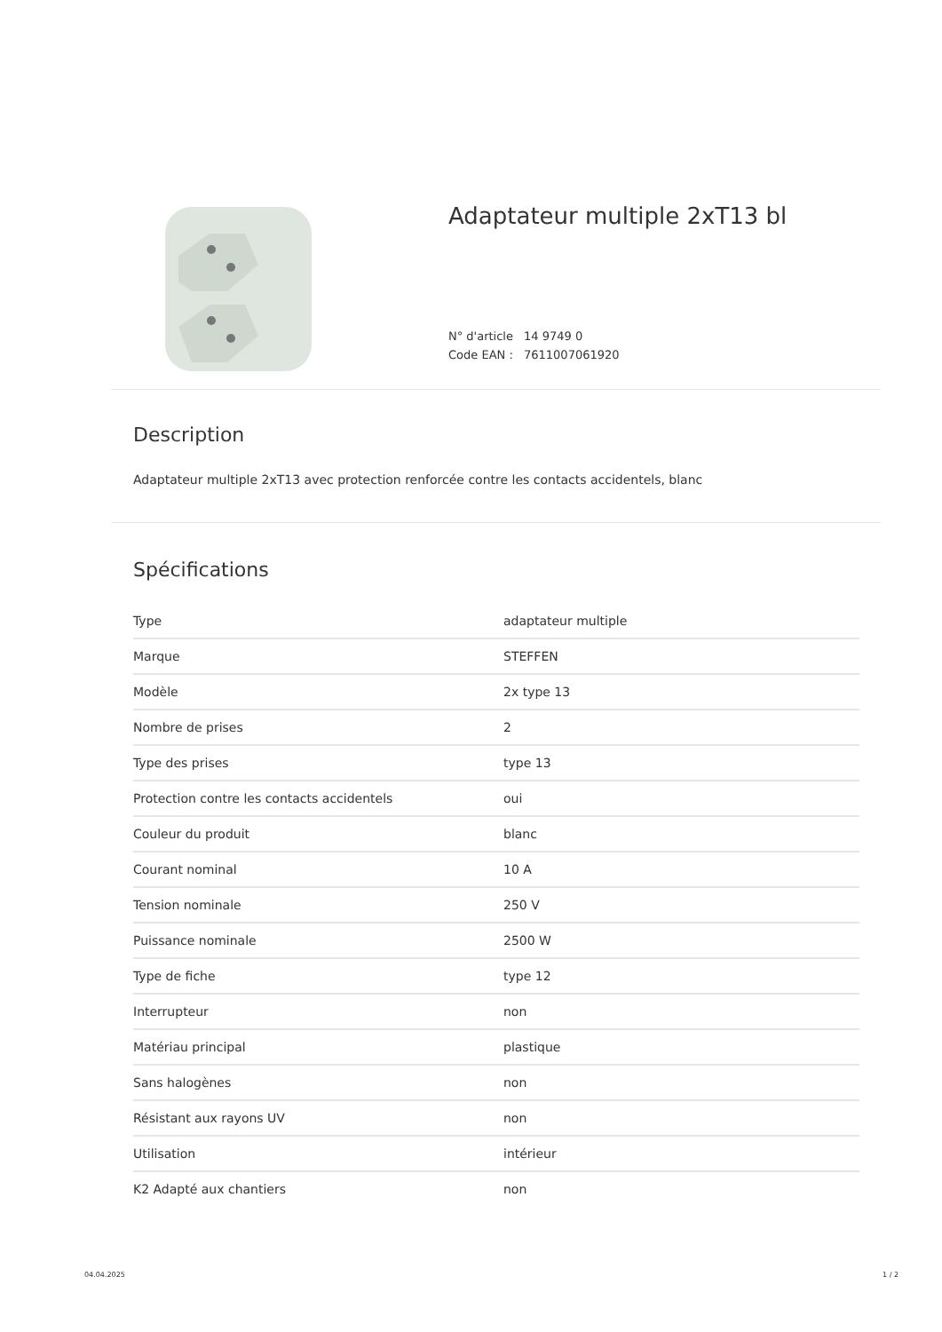Adaptateur multiple 2xT13 bl
N° d'article 14 9749 0
Code EAN : 7611007061920
Description
Adaptateur multiple 2xT13 avec protection renforcée contre les contacts accidentels, blanc
Spécifications
| Type | adaptateur multiple |
| Marque | STEFFEN |
| Modèle | 2x type 13 |
| Nombre de prises | 2 |
| Type des prises | type 13 |
| Protection contre les contacts accidentels | oui |
| Couleur du produit | blanc |
| Courant nominal | 10 A |
| Tension nominale | 250 V |
| Puissance nominale | 2500 W |
| Type de fiche | type 12 |
| Interrupteur | non |
| Matériau principal | plastique |
| Sans halogènes | non |
| Résistant aux rayons UV | non |
| Utilisation | intérieur |
| K2 Adapté aux chantiers | non |
04.04.2025 1 / 2